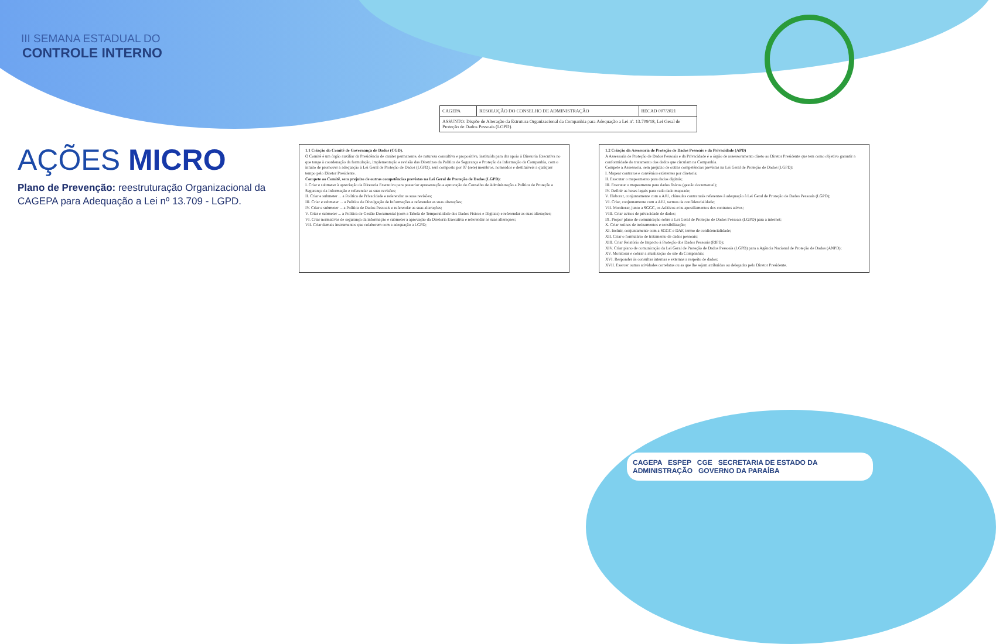III SEMANA ESTADUAL DO
CONTROLE INTERNO
AÇÕES MICRO
Plano de Prevenção: reestruturação Organizacional da CAGEPA para Adequação a Lei nº 13.709 - LGPD.
| CAGEPA | RESOLUÇÃO DO CONSELHO DE ADMINISTRAÇÃO | RECAD 007/2021 |
| ASSUNTO: Dispõe de Alteração da Estrutura Organizacional da Companhia para Adequação a Lei nº. 13.709/18, Lei Geral de Proteção de Dados Pessoais (LGPD). | | |
1.1 Criação do Comitê de Governança de Dados (CGD).
O Comitê é um órgão auxiliar da Presidência de caráter permanente, de natureza consultiva e propositiva, instituída para dar apoio à Diretoria Executiva no que tange à coordenação da formulação, implementação e revisão das Diretrizes da Política de Segurança e Proteção da Informação da Companhia, com o intuito de promover a adequação à Lei Geral de Proteção de Dados (LGPD), será composto por 07 (sete) membros, nomeados e destituíveis a qualquer tempo pelo Diretor Presidente.
Compete ao Comitê, sem prejuízo de outras competências previstas na Lei Geral de Proteção de Dados (LGPD):
I. Criar e submeter à apreciação da Diretoria Executiva para posterior apresentação e aprovação do Conselho de Administração a Política de Proteção e Segurança da Informação e referendar as suas revisões;
II. Criar e submeter ... a Política de Privacidade e referendar as suas revisões;
III. Criar e submeter ... a Política de Divulgação de Informações e referendar as suas alterações;
IV. Criar e submeter ... a Política de Dados Pessoais e referendar as suas alterações;
V. Criar e submeter ... a Política de Gestão Documental (com a Tabela de Temporalidade dos Dados Físicos e Digitais) e referendar as suas alterações;
VI. Criar normativas de segurança da informação e submeter a aprovação da Diretoria Executiva e referendar as suas alterações;
VII. Criar demais instrumentos que colaborem com a adequação a LGPD;
1.2 Criação da Assessoria de Proteção de Dados Pessoais e da Privacidade (APD)
A Assessoria de Proteção de Dados Pessoais e da Privacidade é o órgão de assessoramento direto ao Diretor Presidente que tem como objetivo garantir a conformidade do tratamento dos dados que circulam na Companhia.
Compete a Assessoria, sem prejuízo de outras competências previstas na Lei Geral de Proteção de Dados (LGPD):
I. Mapear contratos e convênios existentes por diretoria;
II. Executar o mapeamento para dados digitais;
III. Executar o mapeamento para dados físicos (gestão documental);
IV. Definir as bases legais para cada dado mapeado;
V. Elaborar, conjuntamente com a AJU, cláusulas contratuais referentes à adequação à Lei Geral de Proteção de Dados Pessoais (LGPD);
VI. Criar, conjuntamente com a AJU, termos de confidencialidade;
VII. Monitorar, junto a SGGC, os Aditivos e/ou apostilamentos dos contratos ativos;
VIII. Criar avisos de privacidade de dados;
IX. Propor plano de comunicação sobre a Lei Geral de Proteção de Dados Pessoais (LGPD) para a internet;
X. Criar rotinas de treinamentos e sensibilização;
XI. Incluir, conjuntamente com a SGGC e DAF, termo de confidencialidade;
XII. Criar o formulário de tratamento de dados pessoais;
XIII. Criar Relatório de Impacto à Proteção dos Dados Pessoais (RIPD);
XIV. Criar plano de comunicação da Lei Geral de Proteção de Dados Pessoais (LGPD) para a Agência Nacional de Proteção de Dados (ANPD);
XV. Monitorar e cobrar a atualização do site da Companhia;
XVI. Responder às consultas internas e externas a respeito de dados;
XVII. Exercer outras atividades correlatas ou as que lhe sejam atribuídas ou delegadas pelo Diretor Presidente.
CAGEPA ESPEP CGE SECRETARIA DE ESTADO DA ADMINISTRAÇÃO GOVERNO DA PARAÍBA